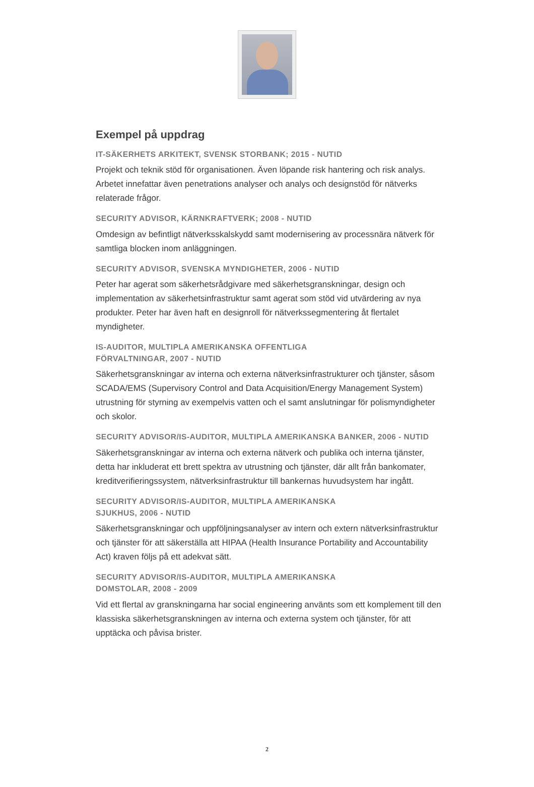Exempel på uppdrag
IT-SÄKERHETS ARKITEKT, SVENSK STORBANK; 2015 - NUTID
Projekt och teknik stöd för organisationen. Även löpande risk hantering och risk analys. Arbetet innefattar även penetrations analyser och analys och designstöd för nätverks relaterade frågor.
SECURITY ADVISOR, KÄRNKRAFTVERK; 2008 - NUTID
Omdesign av befintligt nätverksskalskydd samt modernisering av processnära nätverk för samtliga blocken inom anläggningen.
SECURITY ADVISOR, SVENSKA MYNDIGHETER, 2006 - NUTID
Peter har agerat som säkerhetsrådgivare med säkerhetsgranskningar, design och implementation av säkerhetsinfrastruktur samt agerat som stöd vid utvärdering av nya produkter. Peter har även haft en designroll för nätverkssegmentering åt flertalet myndigheter.
IS-AUDITOR, MULTIPLA AMERIKANSKA OFFENTLIGA
FÖRVALTNINGAR, 2007 - NUTID
Säkerhetsgranskningar av interna och externa nätverksinfrastrukturer och tjänster, såsom SCADA/EMS (Supervisory Control and Data Acquisition/Energy Management System) utrustning för styrning av exempelvis vatten och el samt anslutningar för polismyndigheter och skolor.
SECURITY ADVISOR/IS-AUDITOR, MULTIPLA AMERIKANSKA BANKER, 2006 - NUTID
Säkerhetsgranskningar av interna och externa nätverk och publika och interna tjänster, detta har inkluderat ett brett spektra av utrustning och tjänster, där allt från bankomater, kreditverifieringssystem, nätverksinfrastruktur till bankernas huvudsystem har ingått.
SECURITY ADVISOR/IS-AUDITOR, MULTIPLA AMERIKANSKA
SJUKHUS, 2006 - NUTID
Säkerhetsgranskningar och uppföljningsanalyser av intern och extern nätverksinfrastruktur och tjänster för att säkerställa att HIPAA (Health Insurance Portability and Accountability Act) kraven följs på ett adekvat sätt.
SECURITY ADVISOR/IS-AUDITOR, MULTIPLA AMERIKANSKA
DOMSTOLAR, 2008 - 2009
Vid ett flertal av granskningarna har social engineering använts som ett komplement till den klassiska säkerhetsgranskningen av interna och externa system och tjänster, för att upptäcka och påvisa brister.
2